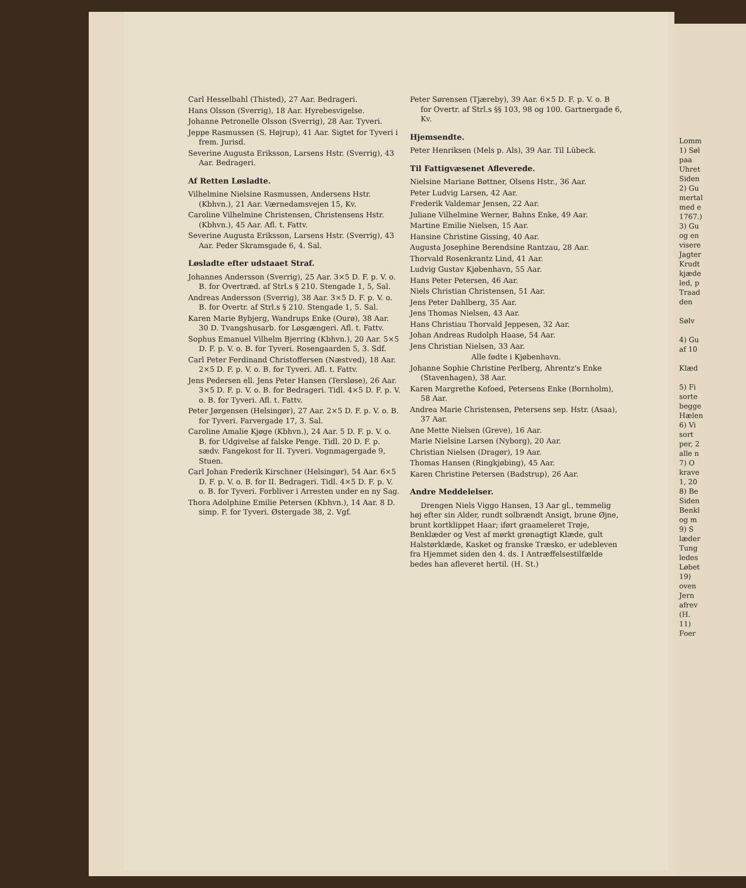Carl Hesselbahl (Thisted), 27 Aar. Bedrageri.
Hans Olsson (Sverrig), 18 Aar. Hyrebesvigelse.
Johanne Petronelle Olsson (Sverrig), 28 Aar. Tyveri.
Jeppe Rasmussen (S. Højrup), 41 Aar. Sigtet for Tyveri i frem. Jurisd.
Severine Augusta Eriksson, Larsens Hstr. (Sverrig), 43 Aar. Bedrageri.
Af Retten Løsladte.
Vilhelmine Nielsine Rasmussen, Andersens Hstr. (Kbhvn.), 21 Aar. Værnedamsvejen 15, Kv.
Caroline Vilhelmine Christensen, Christensens Hstr. (Kbhvn.), 45 Aar. Afl. t. Fattv.
Severine Augusta Eriksson, Larsens Hstr. (Sverrig), 43 Aar. Peder Skramsgade 6, 4. Sal.
Løsladte efter udstaaet Straf.
Johannes Andersson (Sverrig), 25 Aar. 3×5 D. F. p. V. o. B. for Overtræd. af Strl.s § 210. Stengade 1, 5, Sal.
Andreas Andersson (Sverrig), 38 Aar. 3×5 D. F. p. V. o. B. for Overtr. af Strl.s § 210. Stengade 1, 5. Sal.
Karen Marie Bybjerg, Wandrups Enke (Ourø), 38 Aar. 30 D. Tvangshusarb. for Løsgængeri. Afl. t. Fattv.
Sophus Emanuel Vilhelm Bjerring (Kbhvn.), 20 Aar. 5×5 D. F. p. V. o. B. for Tyveri. Rosengaarden 5, 3. Sdf.
Carl Peter Ferdinand Christoffersen (Næstved), 18 Aar. 2×5 D. F. p. V. o. B. for Tyveri. Afl. t. Fattv.
Jens Pedersen ell. Jens Peter Hansen (Tersløse), 26 Aar. 3×5 D. F. p. V. o. B. for Bedrageri. Tidl. 4×5 D. F. p. V. o. B. for Tyveri. Afl. t. Fattv.
Peter Jørgensen (Helsingør), 27 Aar. 2×5 D. F. p. V. o. B. for Tyveri. Farvergade 17, 3. Sal.
Caroline Amalie Kjøge (Kbhvn.), 24 Aar. 5 D. F. p. V. o. B. for Udgivelse af falske Penge. Tidl. 20 D. F. p. sædv. Fangekost for II. Tyveri. Vognmagergade 9, Stuen.
Carl Johan Frederik Kirschner (Helsingør), 54 Aar. 6×5 D. F. p. V. o. B. for II. Bedrageri. Tidl. 4×5 D. F. p. V. o. B. for Tyveri. Forbliver i Arresten under en ny Sag.
Thora Adolphine Emilie Petersen (Kbhvn.), 14 Aar. 8 D. simp. F. for Tyveri. Østergade 38, 2. Vgf.
Peter Sørensen (Tjæreby), 39 Aar. 6×5 D. F. p. V. o. B for Overtr. af Strl.s §§ 103, 98 og 100. Gartnergade 6, Kv.
Hjemsendte.
Peter Henriksen (Mels p. Als), 39 Aar. Til Lübeck.
Til Fattigvæsenet Afleverede.
Nielsine Mariane Bøttner, Olsens Hstr., 36 Aar.
Peter Ludvig Larsen, 42 Aar.
Frederik Valdemar Jensen, 22 Aar.
Juliane Vilhelmine Werner, Bahns Enke, 49 Aar.
Martine Emilie Nielsen, 15 Aar.
Hansine Christine Gissing, 40 Aar.
Augusta Josephine Berendsine Rantzau, 28 Aar.
Thorvald Rosenkrantz Lind, 41 Aar.
Ludvig Gustav Kjøbenhavn, 55 Aar.
Hans Peter Petersen, 46 Aar.
Niels Christian Christensen, 51 Aar.
Jens Peter Dahlberg, 35 Aar.
Jens Thomas Nielsen, 43 Aar.
Hans Christiau Thorvald Jeppesen, 32 Aar.
Johan Andreas Rudolph Haase, 54 Aar.
Jens Christian Nielsen, 33 Aar.
Alle fødte i Kjøbenhavn.
Johanne Sophie Christine Perlberg, Ahrentz's Enke (Stavenhagen), 38 Aar.
Karen Margrethe Kofoed, Petersens Enke (Bornholm), 58 Aar.
Andrea Marie Christensen, Petersens sep. Hstr. (Asaa), 37 Aar.
Ane Mette Nielsen (Greve), 16 Aar.
Marie Nielsine Larsen (Nyborg), 20 Aar.
Christian Nielsen (Dragør), 19 Aar.
Thomas Hansen (Ringkjøbing), 45 Aar.
Karen Christine Petersen (Badstrup), 26 Aar.
Andre Meddelelser.
Drengen Niels Viggo Hansen, 13 Aar gl., temmelig høj efter sin Alder, rundt solbrændt Ansigt, brune Øjne, brunt kortklippet Haar; iført graameleret Trøje, Benklæder og Vest af mørkt grønagtigt Klæde, gult Halstørklæde, Kasket og franske Træsko, er udebleven fra Hjemmet siden den 4. ds. I Antræffelsestilfælde bedes han afleveret hertil. (H. St.)
Lomm
1) Søl
paa
Uhret
Siden
2) Gu
mertal
med e
1767.)
3) Gu
og en
visere
Jagter
Krudt
kjæde
led, p
Traad
den
Sølv
4) Gu
af 10
Klæd
5) Fi
sorte
begge
Hælen
6) Vi
sort
per, 2
alle n
7) O
krave
1, 20
8) Be
Siden
Benkl
og m
9) S
læder
Tung
ledes
Løbet
19)
oven
Jern
afrev
(H.
11)
Foer